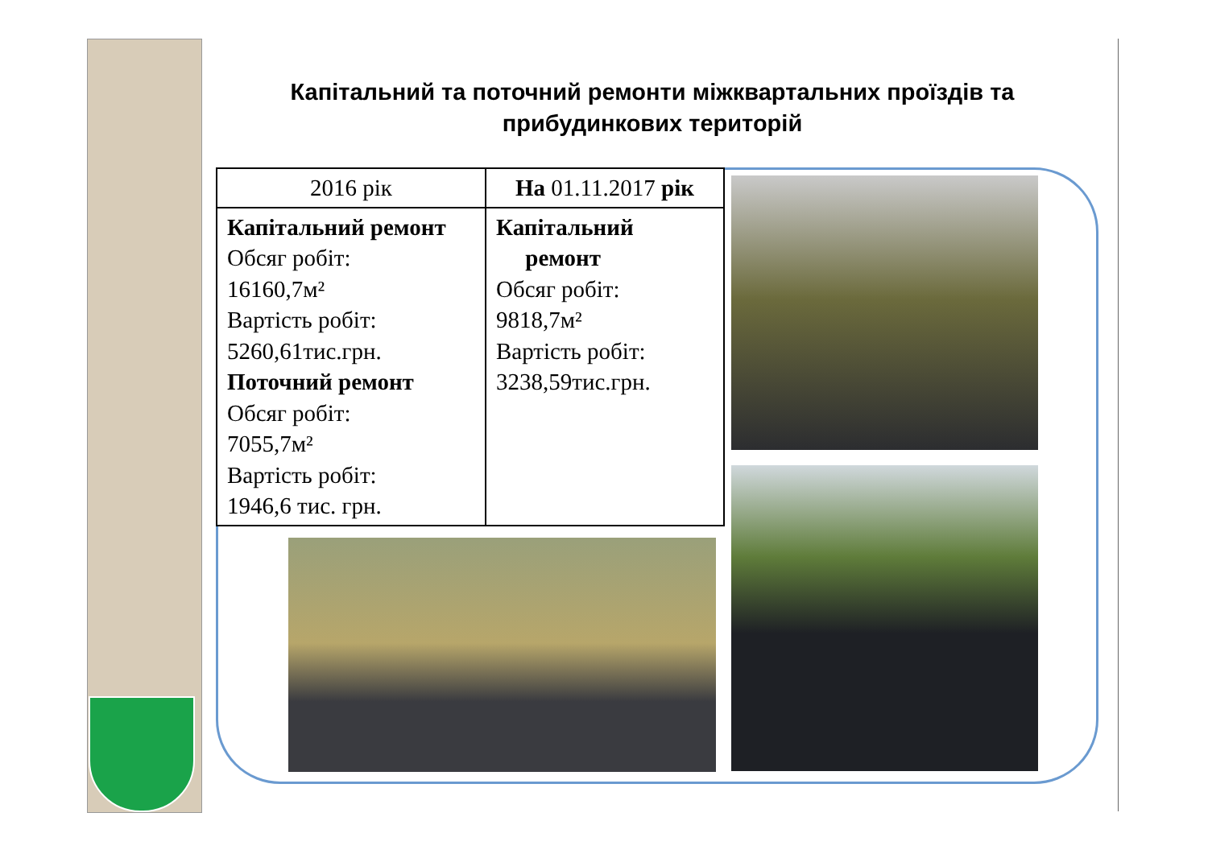Капітальний та поточний ремонти міжквартальних проїздів та прибудинкових територій
| 2016 рік | На 01.11.2017 рік |
| --- | --- |
| Капітальний ремонт Обсяг робіт: 16160,7м² Вартість робіт: 5260,61тис.грн. Поточний ремонт Обсяг робіт: 7055,7м² Вартість робіт: 1946,6 тис. грн. | Капітальний ремонт Обсяг робіт: 9818,7м² Вартість робіт: 3238,59тис.грн. |